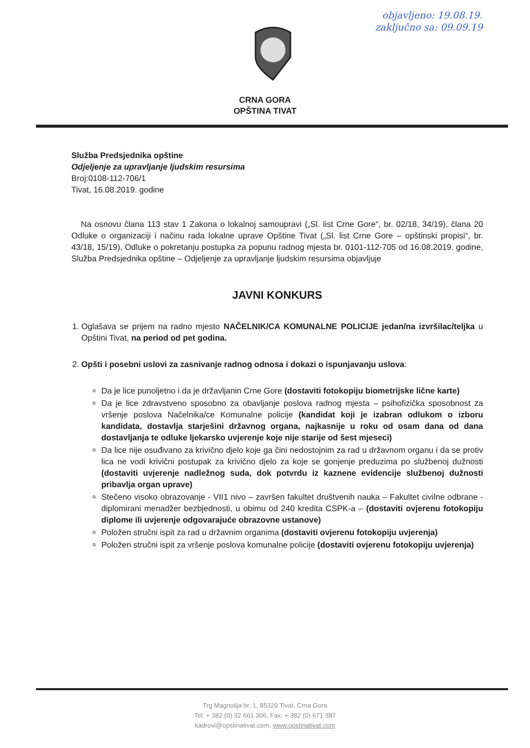objavljeno: 19.08.19.
zaključno sa: 09.09.19
CRNA GORA
OPŠTINA TIVAT
Služba Predsjednika opštine
Odjeljenje za upravljanje ljudskim resursima
Broj:0108-112-706/1
Tivat, 16.08.2019. godine
Na osnovu člana 113 stav 1 Zakona o lokalnoj samoupravi („Sl. list Crne Gore“, br. 02/18, 34/19), člana 20 Odluke o organizaciji i načinu rada lokalne uprave Opštine Tivat („Sl. list Crne Gore – opštinski propisi“, br. 43/18, 15/19), Odluke o pokretanju postupka za popunu radnog mjesta br. 0101-112-705 od 16.08.2019. godine, Služba Predsjednika opštine – Odjeljenje za upravljanje ljudskim resursima objavljuje
JAVNI KONKURS
1. Oglašava se prijem na radno mjesto NAČELNIK/CA KOMUNALNE POLICIJE jedan/na izvršilac/teljka u Opštini Tivat, na period od pet godina.
2. Opšti i posebni uslovi za zasnivanje radnog odnosa i dokazi o ispunjavanju uslova:
Da je lice punoljetno i da je državljanin Crne Gore (dostaviti fotokopiju biometrijske lične karte)
Da je lice zdravstveno sposobno za obavljanje poslova radnog mjesta – psihofizička sposobnost za vršenje poslova Načelnika/ce Komunalne policije (kandidat koji je izabran odlukom o izboru kandidata, dostavlja starješini državnog organa, najkasnije u roku od osam dana od dana dostavljanja te odluke ljekarsko uvjerenje koje nije starije od šest mjeseci)
Da lice nije osuđivano za krivično djelo koje ga čini nedostojnim za rad u državnom organu i da se protiv lica ne vodi krivični postupak za krivično djelo za koje se gonjenje preduzima po službenoj dužnosti (dostaviti uvjerenje nadležnog suda, dok potvrdu iz kaznene evidencije službenoj dužnosti pribavlja organ uprave)
Stečeno visoko obrazovanje - VII1 nivo – završen fakultet društvenih nauka – Fakultet civilne odbrane - diplomirani menadžer bezbjednosti, u obimu od 240 kredita CSPK-a – (dostaviti ovjerenu fotokopiju diplome ili uvjerenje odgovarajuće obrazovne ustanove)
Položen stručni ispit za rad u državnim organima (dostaviti ovjerenu fotokopiju uvjerenja)
Položen stručni ispit za vršenje poslova komunalne policije (dostaviti ovjerenu fotokopiju uvjerenja)
Trg Magnolija br. 1, 85320 Tivat, Crna Gora
Tel: + 382 (0) 32 661 306, Fax: + 382 (0) 671 387
kadrovi@opstinativat.com, www.opstinativat.com